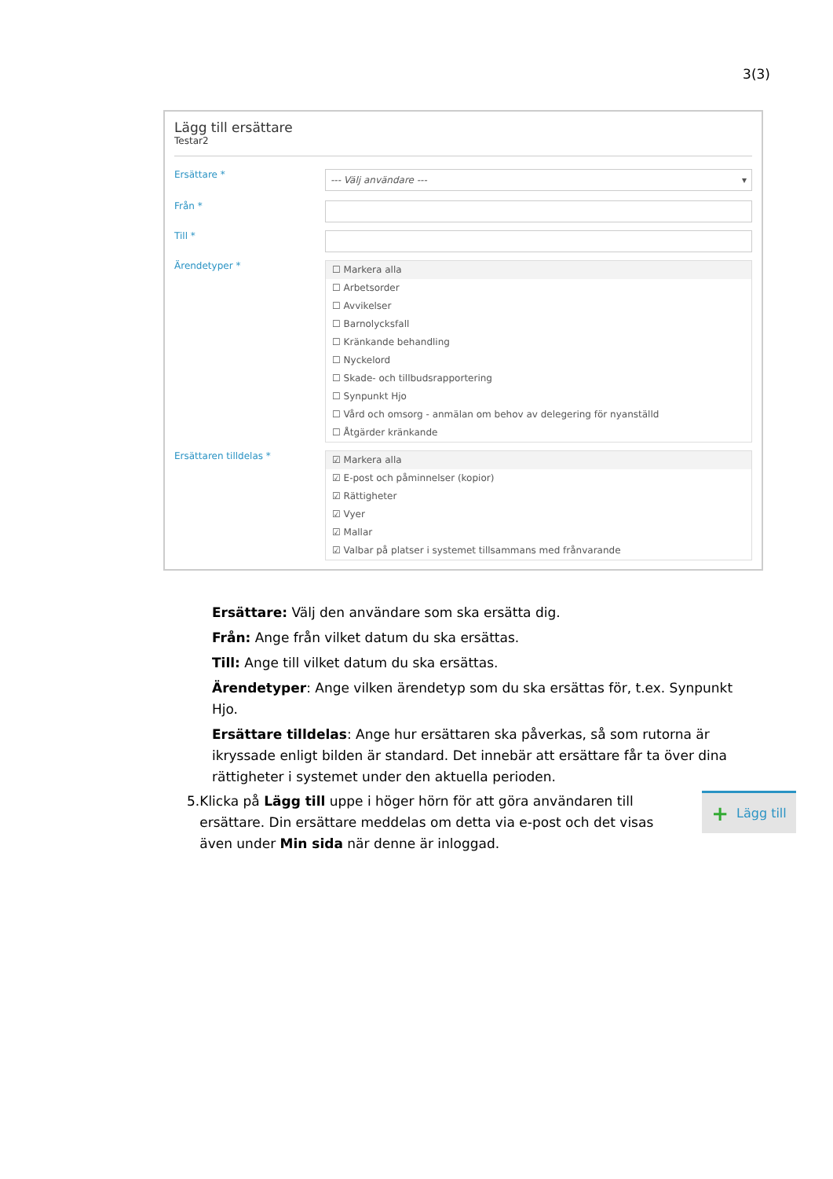3(3)
Lägg till ersättare
Testar2
Ersättare *
--- Välj användare --- ▾
Från *
Till *
Ärendetyper *
☐ Markera alla
☐ Arbetsorder
☐ Avvikelser
☐ Barnolycksfall
☐ Kränkande behandling
☐ Nyckelord
☐ Skade- och tillbudsrapportering
☐ Synpunkt Hjo
☐ Vård och omsorg - anmälan om behov av delegering för nyanställd
☐ Åtgärder kränkande
Ersättaren tilldelas *
☑ Markera alla
☑ E-post och påminnelser (kopior)
☑ Rättigheter
☑ Vyer
☑ Mallar
☑ Valbar på platser i systemet tillsammans med frånvarande
Ersättare: Välj den användare som ska ersätta dig.
Från: Ange från vilket datum du ska ersättas.
Till: Ange till vilket datum du ska ersättas.
Ärendetyper: Ange vilken ärendetyp som du ska ersättas för, t.ex. Synpunkt Hjo.
Ersättare tilldelas: Ange hur ersättaren ska påverkas, så som rutorna är ikryssade enligt bilden är standard. Det innebär att ersättare får ta över dina rättigheter i systemet under den aktuella perioden.
5. Klicka på Lägg till uppe i höger hörn för att göra användaren till ersättare. Din ersättare meddelas om detta via e-post och det visas även under Min sida när denne är inloggad.
+ Lägg till